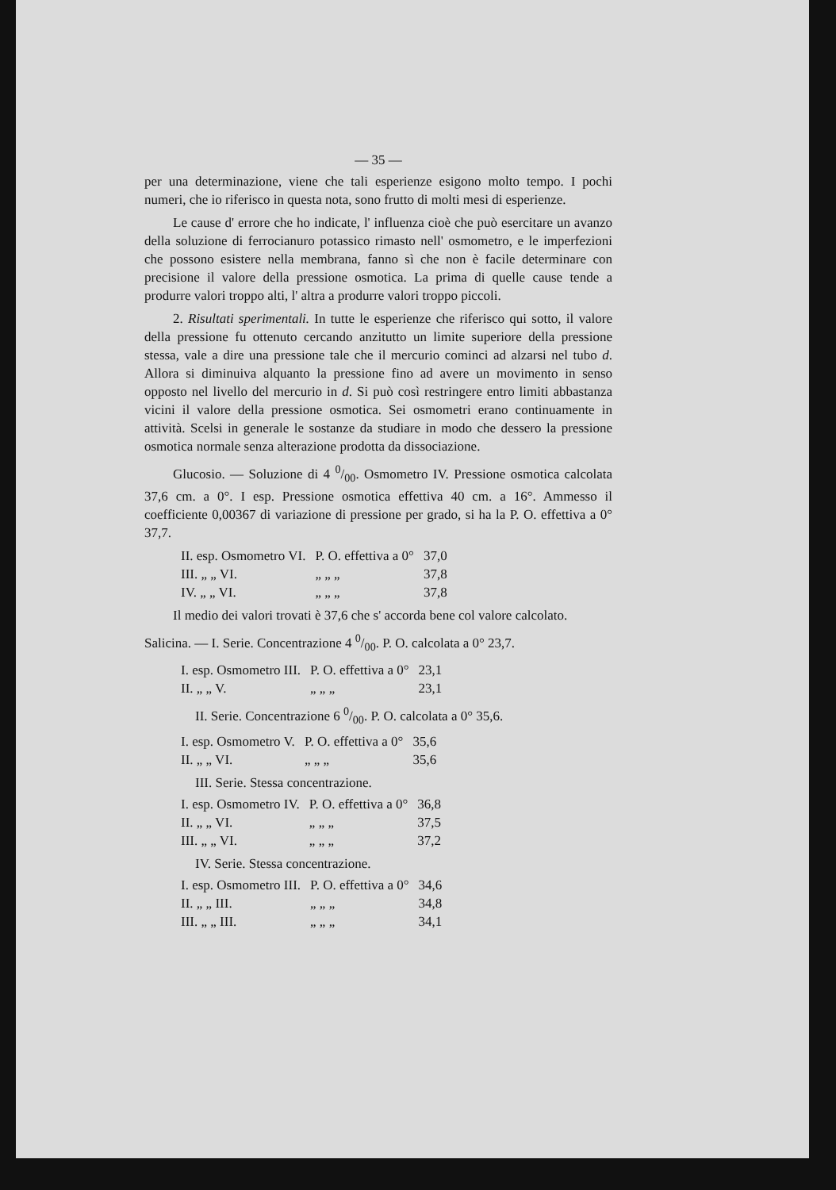— 35 —
per una determinazione, viene che tali esperienze esigono molto tempo. I pochi numeri, che io riferisco in questa nota, sono frutto di molti mesi di esperienze.
Le cause d' errore che ho indicate, l' influenza cioè che può esercitare un avanzo della soluzione di ferrocianuro potassico rimasto nell' osmometro, e le imperfezioni che possono esistere nella membrana, fanno sì che non è facile determinare con precisione il valore della pressione osmotica. La prima di quelle cause tende a produrre valori troppo alti, l' altra a produrre valori troppo piccoli.
2. Risultati sperimentali. In tutte le esperienze che riferisco qui sotto, il valore della pressione fu ottenuto cercando anzitutto un limite superiore della pressione stessa, vale a dire una pressione tale che il mercurio cominci ad alzarsi nel tubo d. Allora si diminuiva alquanto la pressione fino ad avere un movimento in senso opposto nel livello del mercurio in d. Si può così restringere entro limiti abbastanza vicini il valore della pressione osmotica. Sei osmometri erano continuamente in attività. Scelsi in generale le sostanze da studiare in modo che dessero la pressione osmotica normale senza alterazione prodotta da dissociazione.
Glucosio. — Soluzione di 4 0/00. Osmometro IV. Pressione osmotica calcolata 37,6 cm. a 0°. I esp. Pressione osmotica effettiva 40 cm. a 16°. Ammesso il coefficiente 0,00367 di variazione di pressione per grado, si ha la P. O. effettiva a 0° 37,7.
| II. esp. Osmometro VI. | P. O. effettiva a 0° | 37,0 |
| III. „ „ VI. | „ „ „ | 37,8 |
| IV. „ „ VI. | „ „ „ | 37,8 |
Il medio dei valori trovati è 37,6 che s' accorda bene col valore calcolato.
Salicina. — I. Serie. Concentrazione 4 0/00. P. O. calcolata a 0° 23,7.
| I. esp. Osmometro III. | P. O. effettiva a 0° | 23,1 |
| II. „ „ V. | „ „ „ | 23,1 |
II. Serie. Concentrazione 6 0/00. P. O. calcolata a 0° 35,6.
| I. esp. Osmometro V. | P. O. effettiva a 0° | 35,6 |
| II. „ „ VI. | „ „ „ | 35,6 |
III. Serie. Stessa concentrazione.
| I. esp. Osmometro IV. | P. O. effettiva a 0° | 36,8 |
| II. „ „ VI. | „ „ „ | 37,5 |
| III. „ „ VI. | „ „ „ | 37,2 |
IV. Serie. Stessa concentrazione.
| I. esp. Osmometro III. | P. O. effettiva a 0° | 34,6 |
| II. „ „ III. | „ „ „ | 34,8 |
| III. „ „ III. | „ „ „ | 34,1 |